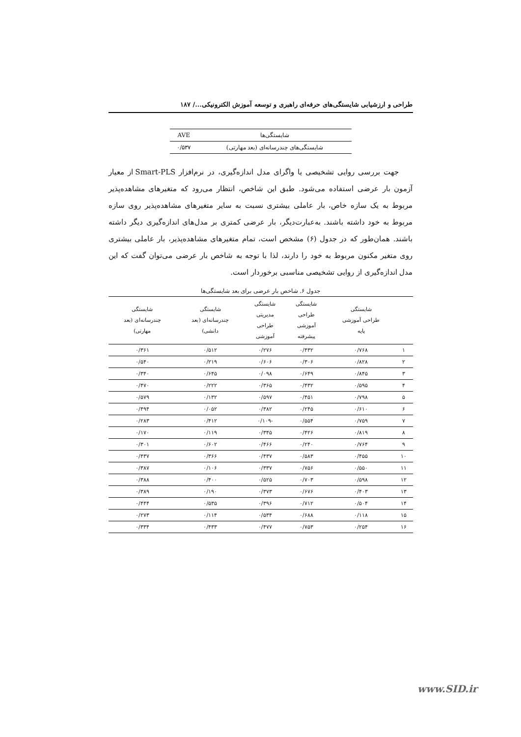طراحی و ارزشیابی شایستگی‌های حرفه‌ای راهبری و توسعه آموزش الکترونیکی.../ ۱۸۷
| شایستگی‌ها | AVE |
| --- | --- |
| شایستگی‌های چندرسانه‌ای (بعد مهارتی) | ۰/۵۳۷ |
جهت بررسی روایی تشخیصی یا واگرای مدل اندازه‌گیری، در نرم‌افزار Smart-PLS از معیار آزمون بار عرضی استفاده می‌شود. طبق این شاخص، انتظار می‌رود که متغیرهای مشاهده‌پذیر مربوط به یک سازه خاص، بار عاملی بیشتری نسبت به سایر متغیرهای مشاهده‌پذیر روی سازه مربوط به خود داشته باشند. به‌عبارت‌دیگر، بار عرضی کمتری بر مدل‌های اندازه‌گیری دیگر داشته باشند. همان‌طور که در جدول (۶) مشخص است، تمام متغیرهای مشاهده‌پذیر، بار عاملی بیشتری روی متغیر مکنون مربوط به خود را دارند، لذا با توجه به شاخص بار عرضی می‌توان گفت که این مدل اندازه‌گیری از روایی تشخیصی مناسبی برخوردار است.
جدول ۶. شاخص بار عرضی برای بعد شایستگی‌ها
| | شایستگی طراحی آموزشی پایه | شایستگی طراحی آموزشی پیشرفته | شایستگی مدیریتی طراحی آموزشی | شایستگی چندرسانه‌ای (بعد دانشی) | شایستگی چندرسانه‌ای (بعد مهارتی) |
| --- | --- | --- | --- | --- | --- |
| ۱ | ۰/۷۶۸ | ۰/۴۳۲ | ۰/۲۷۶ | ۰/۵۱۲ | ۰/۳۶۱ |
| ۲ | ۰/۸۲۸ | ۰/۳۰۶ | ۰/۶۰۶ | ۰/۲۱۹ | ۰/۵۴۰ |
| ۳ | ۰/۸۴۵ | ۰/۶۴۹ | ۰/۰۹۸ | ۰/۶۴۵ | ۰/۳۴۰ |
| ۴ | ۰/۵۹۵ | ۰/۴۳۲ | ۰/۳۶۵ | ۰/۲۲۲ | ۰/۴۷۰ |
| ۵ | ۰/۷۹۸ | ۰/۴۵۱ | ۰/۵۹۷ | ۰/۱۳۲ | ۰/۵۷۹ |
| ۶ | ۰/۶۱۰ | ۰/۲۴۵ | ۰/۳۸۲ | ۰/۰۵۲ | ۰/۴۹۴ |
| ۷ | ۰/۷۵۹ | ۰/۵۵۴ | -۰/۱۰۹ | ۰/۴۱۲ | ۰/۲۸۳ |
| ۸ | ۰/۸۱۹ | ۰/۴۲۶ | ۰/۳۴۵ | ۰/۱۱۹ | ۰/۱۷۰ |
| ۹ | ۰/۷۶۴ | ۰/۲۴۰ | ۰/۴۶۶ | ۰/۶۰۲ | ۰/۳۰۱ |
| ۱۰ | ۰/۴۵۵ | ۰/۵۸۳ | ۰/۴۳۷ | ۰/۳۶۶ | ۰/۴۳۷ |
| ۱۱ | ۰/۵۵۰ | ۰/۷۵۶ | ۰/۳۳۷ | ۰/۱۰۶ | ۰/۳۸۷ |
| ۱۲ | ۰/۵۹۸ | ۰/۷۰۳ | ۰/۵۲۵ | ۰/۴۰۰ | ۰/۳۸۸ |
| ۱۳ | ۰/۴۰۳ | ۰/۶۷۶ | ۰/۳۷۳ | ۰/۱۹۰ | ۰/۳۸۹ |
| ۱۴ | ۰/۵۰۴ | ۰/۷۱۲ | ۰/۳۹۶ | ۰/۵۳۵ | ۰/۴۴۴ |
| ۱۵ | ۰/۱۱۸ | ۰/۶۸۸ | ۰/۵۳۴ | ۰/۱۱۴ | ۰/۲۷۳ |
| ۱۶ | ۰/۲۵۴ | ۰/۷۵۳ | ۰/۴۷۷ | ۰/۴۳۳ | ۰/۳۳۴ |
www.SID.ir